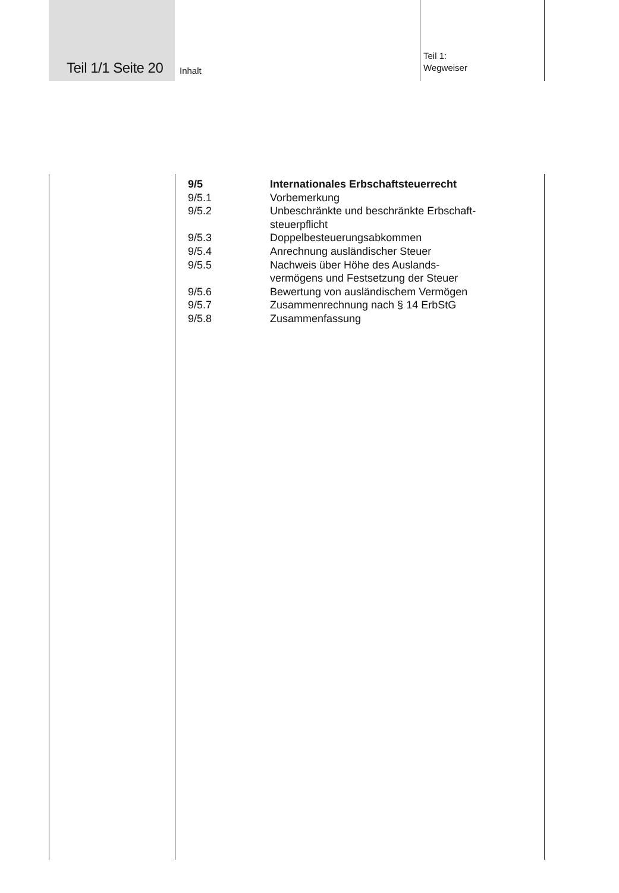Teil 1/1 Seite 20 Inhalt
Teil 1:
Wegweiser
9/5 Internationales Erbschaftsteuerrecht
9/5.1 Vorbemerkung
9/5.2 Unbeschränkte und beschränkte Erbschaft-
steuerpflicht
9/5.3 Doppelbesteuerungsabkommen
9/5.4 Anrechnung ausländischer Steuer
9/5.5 Nachweis über Höhe des Auslands-
vermögens und Festsetzung der Steuer
9/5.6 Bewertung von ausländischem Vermögen
9/5.7 Zusammenrechnung nach § 14 ErbStG
9/5.8 Zusammenfassung